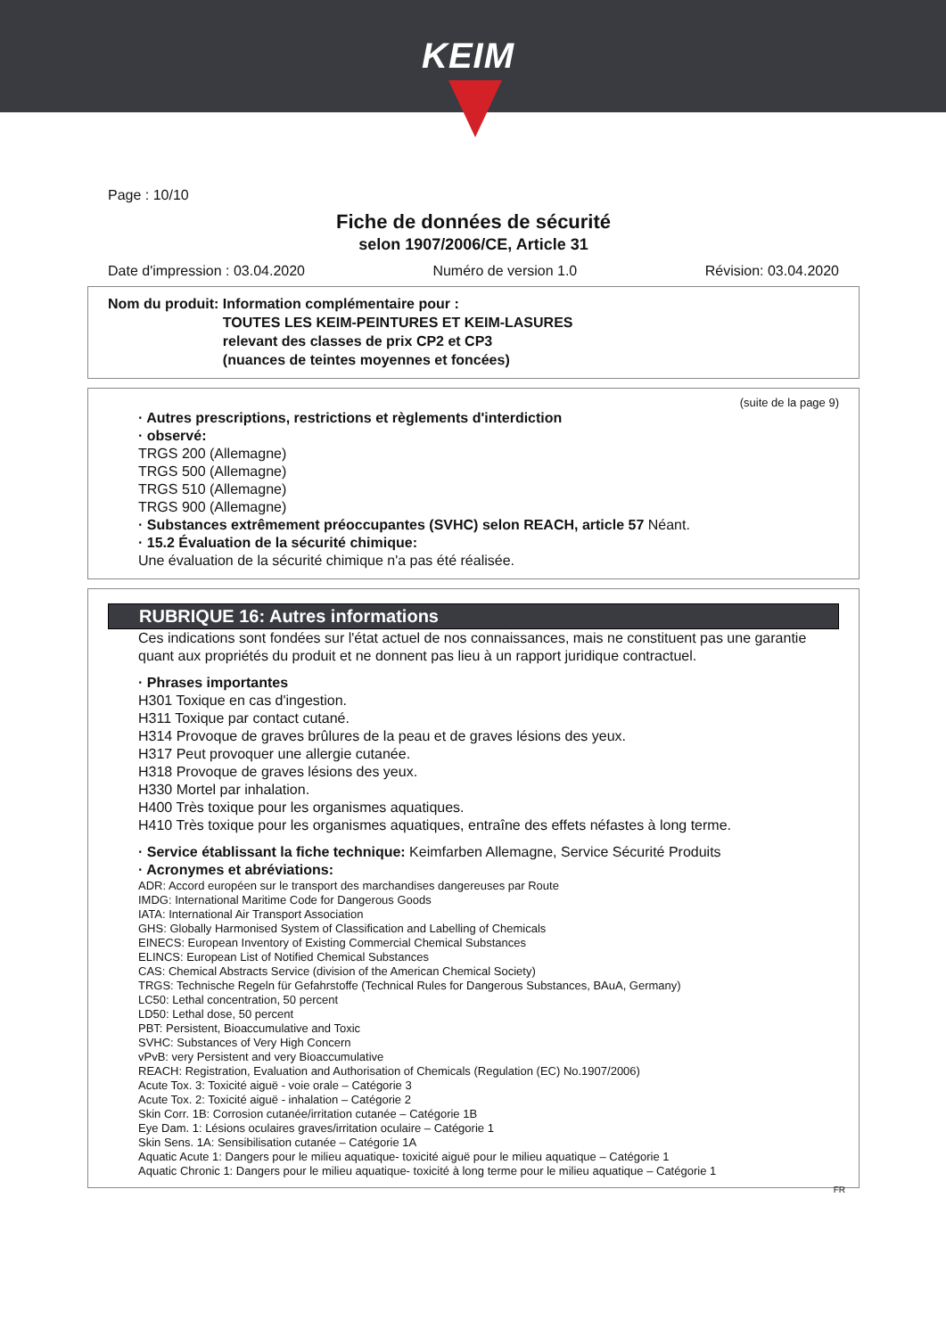KEIM
Page : 10/10
Fiche de données de sécurité
selon 1907/2006/CE, Article 31
Date d'impression : 03.04.2020 Numéro de version 1.0 Révision: 03.04.2020
Nom du produit: Information complémentaire pour :
TOUTES LES KEIM-PEINTURES ET KEIM-LASURES
relevant des classes de prix CP2 et CP3
(nuances de teintes moyennes et foncées)
(suite de la page 9)
· Autres prescriptions, restrictions et règlements d'interdiction
· observé:
TRGS 200 (Allemagne)
TRGS 500 (Allemagne)
TRGS 510 (Allemagne)
TRGS 900 (Allemagne)
· Substances extrêmement préoccupantes (SVHC) selon REACH, article 57 Néant.
· 15.2 Évaluation de la sécurité chimique:
Une évaluation de la sécurité chimique n'a pas été réalisée.
RUBRIQUE 16: Autres informations
Ces indications sont fondées sur l'état actuel de nos connaissances, mais ne constituent pas une garantie quant aux propriétés du produit et ne donnent pas lieu à un rapport juridique contractuel.
· Phrases importantes
H301 Toxique en cas d'ingestion.
H311 Toxique par contact cutané.
H314 Provoque de graves brûlures de la peau et de graves lésions des yeux.
H317 Peut provoquer une allergie cutanée.
H318 Provoque de graves lésions des yeux.
H330 Mortel par inhalation.
H400 Très toxique pour les organismes aquatiques.
H410 Très toxique pour les organismes aquatiques, entraîne des effets néfastes à long terme.
· Service établissant la fiche technique: Keimfarben Allemagne, Service Sécurité Produits
· Acronymes et abréviations:
ADR: Accord européen sur le transport des marchandises dangereuses par Route
IMDG: International Maritime Code for Dangerous Goods
IATA: International Air Transport Association
GHS: Globally Harmonised System of Classification and Labelling of Chemicals
EINECS: European Inventory of Existing Commercial Chemical Substances
ELINCS: European List of Notified Chemical Substances
CAS: Chemical Abstracts Service (division of the American Chemical Society)
TRGS: Technische Regeln für Gefahrstoffe (Technical Rules for Dangerous Substances, BAuA, Germany)
LC50: Lethal concentration, 50 percent
LD50: Lethal dose, 50 percent
PBT: Persistent, Bioaccumulative and Toxic
SVHC: Substances of Very High Concern
vPvB: very Persistent and very Bioaccumulative
REACH: Registration, Evaluation and Authorisation of Chemicals (Regulation (EC) No.1907/2006)
Acute Tox. 3: Toxicité aiguë - voie orale – Catégorie 3
Acute Tox. 2: Toxicité aiguë - inhalation – Catégorie 2
Skin Corr. 1B: Corrosion cutanée/irritation cutanée – Catégorie 1B
Eye Dam. 1: Lésions oculaires graves/irritation oculaire – Catégorie 1
Skin Sens. 1A: Sensibilisation cutanée – Catégorie 1A
Aquatic Acute 1: Dangers pour le milieu aquatique- toxicité aiguë pour le milieu aquatique – Catégorie 1
Aquatic Chronic 1: Dangers pour le milieu aquatique- toxicité à long terme pour le milieu aquatique – Catégorie 1
FR